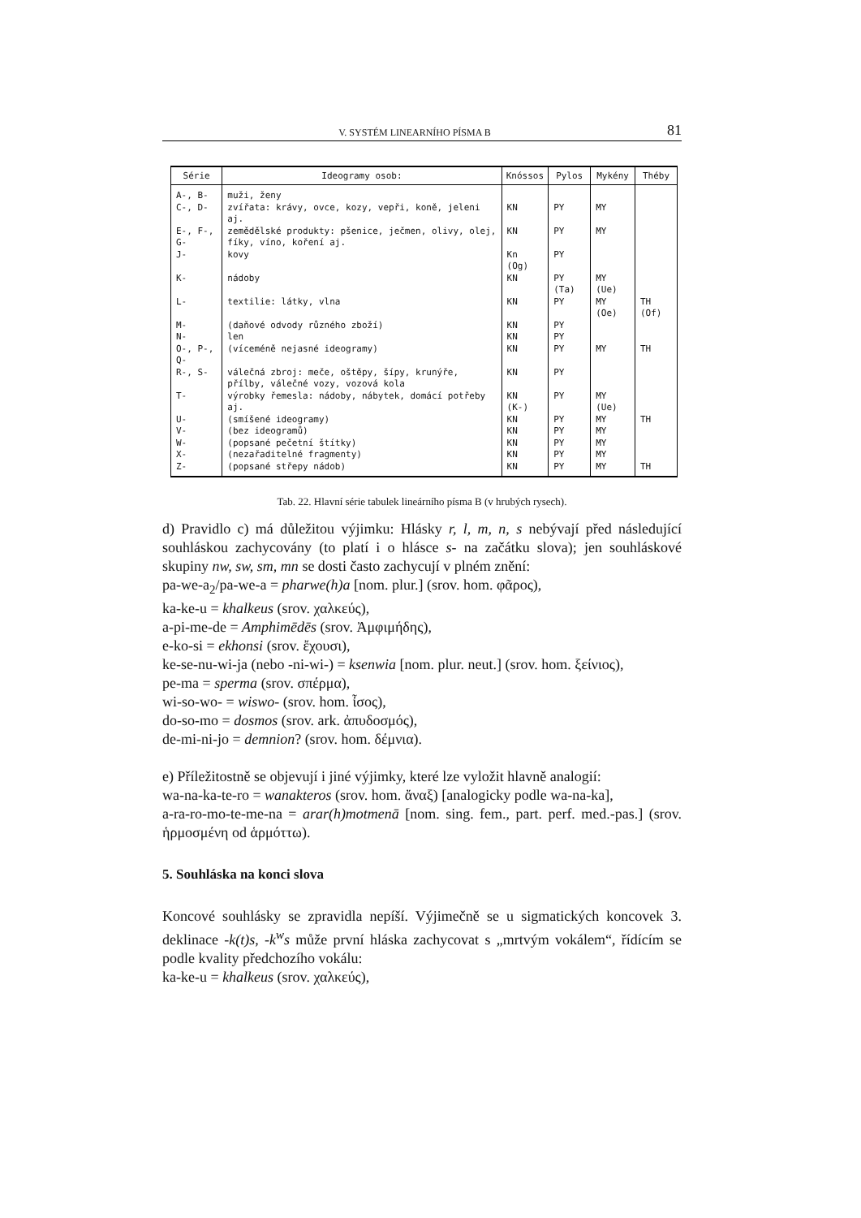V. SYSTÉM LINEARNÍHO PÍSMA B 81
| Série | Ideogramy osob: | Knóssos | Pylos | Mykény | Théby |
| --- | --- | --- | --- | --- | --- |
| A-, B- | muži, ženy | | | | |
| C-, D- | zvířata: krávy, ovce, kozy, vepři, koně, jeleni aj. | KN | PY | MY | |
| E-, F-, G- | zemědělské produkty: pšenice, ječmen, olivy, olej, fíky, víno, koření aj. | KN | PY | MY | |
| J- | kovy | Kn (Og) | PY | | |
| K- | nádoby | KN | PY (Ta) | MY (Ue) | |
| L- | textilie: látky, vlna | KN | PY | MY (Oe) | TH (Of) |
| M- | (daňové odvody různého zboží) | KN | PY | | |
| N- | len | KN | PY | | |
| O-, P-, Q- | (víceméně nejasné ideogramy) | KN | PY | MY | TH |
| R-, S- | válečná zbroj: meče, oštěpy, šípy, krunýře, přílby, válečné vozy, vozová kola | KN | PY | | |
| T- | výrobky řemesla: nádoby, nábytek, domácí potřeby aj. | KN (K-) | PY | MY (Ue) | |
| U- | (smíšené ideogramy) | KN | PY | MY | TH |
| V- | (bez ideogramů) | KN | PY | MY | |
| W- | (popsané pečetní štítky) | KN | PY | MY | |
| X- | (nezařaditelné fragmenty) | KN | PY | MY | |
| Z- | (popsané střepy nádob) | KN | PY | MY | TH |
Tab. 22. Hlavní série tabulek lineárního písma B (v hrubých rysech).
d) Pravidlo c) má důležitou výjimku: Hlásky r, l, m, n, s nebývají před následující souhláskou zachycovány (to platí i o hlásce s- na začátku slova); jen souhláskové skupiny nw, sw, sm, mn se dosti často zachycují v plném znění:
pa-we-a<sub>2</sub>/pa-we-a = pharwe(h)a [nom. plur.] (srov. hom. φᾶρος),
ka-ke-u = khalkeus (srov. χαλκεύς),
a-pi-me-de = Amphimēdēs (srov. Ἀμφιμήδης),
e-ko-si = ekhonsi (srov. ἔχουσι),
ke-se-nu-wi-ja (nebo -ni-wi-) = ksenwia [nom. plur. neut.] (srov. hom. ξείνιος),
pe-ma = sperma (srov. σπέρμα),
wi-so-wo- = wiswo- (srov. hom. ἶσος),
do-so-mo = dosmos (srov. ark. ἀπυδοσμός),
de-mi-ni-jo = demnion? (srov. hom. δέμνια).
e) Příležitostně se objevují i jiné výjimky, které lze vyložit hlavně analogií:
wa-na-ka-te-ro = wanakteros (srov. hom. ἄναξ) [analogicky podle wa-na-ka],
a-ra-ro-mo-te-me-na = arar(h)motmenā [nom. sing. fem., part. perf. med.-pas.] (srov. ἡρμοσμένη od ἁρμόττω).
5. Souhláska na konci slova
Koncové souhlásky se zpravidla nepíší. Výjimečně se u sigmatických koncovek 3. deklinace -k(t)s, -k<sup>w</sup>s může první hláska zachycovat s „mrtvým vokálem“, řídícím se podle kvality předchozího vokálu:
ka-ke-u = khalkeus (srov. χαλκεύς),